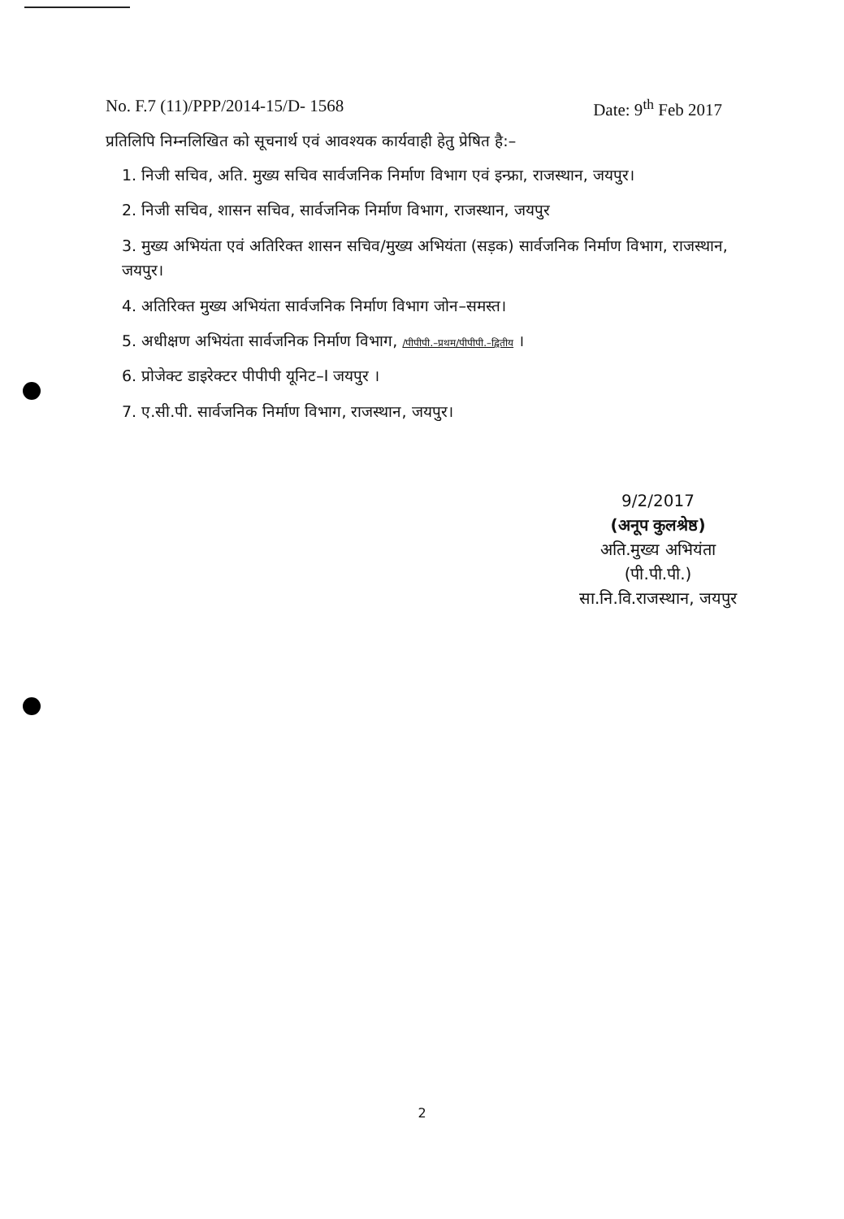No. F.7 (11)/PPP/2014-15/D- 1568 Date: 9<sup>th</sup> Feb 2017
प्रतिलिपि निम्नलिखित को सूचनार्थ एवं आवश्यक कार्यवाही हेतु प्रेषित है:–
1. निजी सचिव, अति. मुख्य सचिव सार्वजनिक निर्माण विभाग एवं इन्फ्रा, राजस्थान, जयपुर।
2. निजी सचिव, शासन सचिव, सार्वजनिक निर्माण विभाग, राजस्थान, जयपुर
3. मुख्य अभियंता एवं अतिरिक्त शासन सचिव/मुख्य अभियंता (सड़क) सार्वजनिक निर्माण विभाग, राजस्थान, जयपुर।
4. अतिरिक्त मुख्य अभियंता सार्वजनिक निर्माण विभाग जोन–समस्त।
5. अधीक्षण अभियंता सार्वजनिक निर्माण विभाग, /पीपीपी.–प्रथम/पीपीपी.–द्वितीय ।
6. प्रोजेक्ट डाइरेक्टर पीपीपी यूनिट–I जयपुर ।
7. ए.सी.पी. सार्वजनिक निर्माण विभाग, राजस्थान, जयपुर।
9/2/2017
(अनूप कुलश्रेष्ठ)
अति.मुख्य अभियंता (पी.पी.पी.)
सा.नि.वि.राजस्थान, जयपुर
2